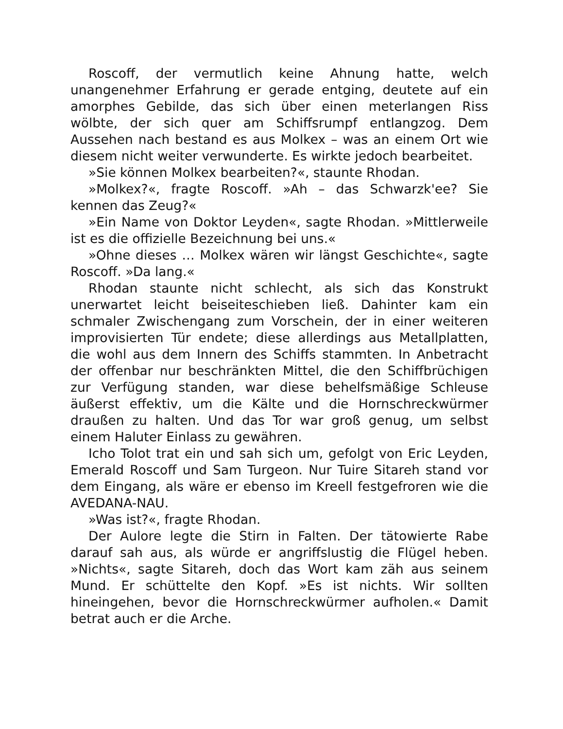Roscoff, der vermutlich keine Ahnung hatte, welch unangenehmer Erfahrung er gerade entging, deutete auf ein amorphes Gebilde, das sich über einen meterlangen Riss wölbte, der sich quer am Schiffsrumpf entlangzog. Dem Aussehen nach bestand es aus Molkex – was an einem Ort wie diesem nicht weiter verwunderte. Es wirkte jedoch bearbeitet.
»Sie können Molkex bearbeiten?«, staunte Rhodan.
»Molkex?«, fragte Roscoff. »Ah – das Schwarzk'ee? Sie kennen das Zeug?«
»Ein Name von Doktor Leyden«, sagte Rhodan. »Mittlerweile ist es die offizielle Bezeichnung bei uns.«
»Ohne dieses … Molkex wären wir längst Geschichte«, sagte Roscoff. »Da lang.«
Rhodan staunte nicht schlecht, als sich das Konstrukt unerwartet leicht beiseiteschieben ließ. Dahinter kam ein schmaler Zwischengang zum Vorschein, der in einer weiteren improvisierten Tür endete; diese allerdings aus Metallplatten, die wohl aus dem Innern des Schiffs stammten. In Anbetracht der offenbar nur beschränkten Mittel, die den Schiffbrüchigen zur Verfügung standen, war diese behelfsmäßige Schleuse äußerst effektiv, um die Kälte und die Hornschreckwürmer draußen zu halten. Und das Tor war groß genug, um selbst einem Haluter Einlass zu gewähren.
Icho Tolot trat ein und sah sich um, gefolgt von Eric Leyden, Emerald Roscoff und Sam Turgeon. Nur Tuire Sitareh stand vor dem Eingang, als wäre er ebenso im Kreell festgefroren wie die AVEDANA-NAU.
»Was ist?«, fragte Rhodan.
Der Aulore legte die Stirn in Falten. Der tätowierte Rabe darauf sah aus, als würde er angriffslustig die Flügel heben. »Nichts«, sagte Sitareh, doch das Wort kam zäh aus seinem Mund. Er schüttelte den Kopf. »Es ist nichts. Wir sollten hineingehen, bevor die Hornschreckwürmer aufholen.« Damit betrat auch er die Arche.